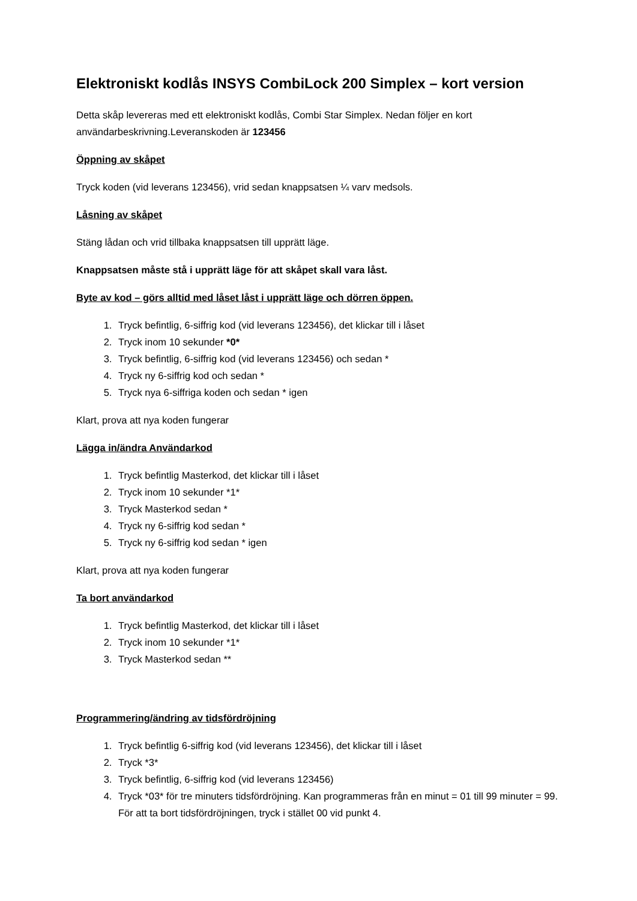Elektroniskt kodlås INSYS CombiLock 200 Simplex – kort version
Detta skåp levereras med ett elektroniskt kodlås, Combi Star Simplex. Nedan följer en kort användarbeskrivning.Leveranskoden är 123456
Öppning av skåpet
Tryck koden (vid leverans 123456), vrid sedan knappsatsen ¼ varv medsols.
Låsning av skåpet
Stäng lådan och vrid tillbaka knappsatsen till upprätt läge.
Knappsatsen måste stå i upprätt läge för att skåpet skall vara låst.
Byte av kod – görs alltid med låset låst i upprätt läge och dörren öppen.
1. Tryck befintlig, 6-siffrig kod (vid leverans 123456), det klickar till i låset
2. Tryck inom 10 sekunder *0*
3. Tryck befintlig, 6-siffrig kod (vid leverans 123456) och sedan *
4. Tryck ny 6-siffrig kod och sedan *
5. Tryck nya 6-siffriga koden och sedan * igen
Klart, prova att nya koden fungerar
Lägga in/ändra Användarkod
1. Tryck befintlig Masterkod, det klickar till i låset
2. Tryck inom 10 sekunder *1*
3. Tryck Masterkod sedan *
4. Tryck ny 6-siffrig kod sedan *
5. Tryck ny 6-siffrig kod sedan * igen
Klart, prova att nya koden fungerar
Ta bort användarkod
1. Tryck befintlig Masterkod, det klickar till i låset
2. Tryck inom 10 sekunder *1*
3. Tryck Masterkod sedan **
Programmering/ändring av tidsfördröjning
1. Tryck befintlig 6-siffrig kod (vid leverans 123456), det klickar till i låset
2. Tryck *3*
3. Tryck befintlig, 6-siffrig kod (vid leverans 123456)
4. Tryck *03* för tre minuters tidsfördröjning. Kan programmeras från en minut = 01 till 99 minuter = 99.
För att ta bort tidsfördröjningen, tryck i stället 00 vid punkt 4.